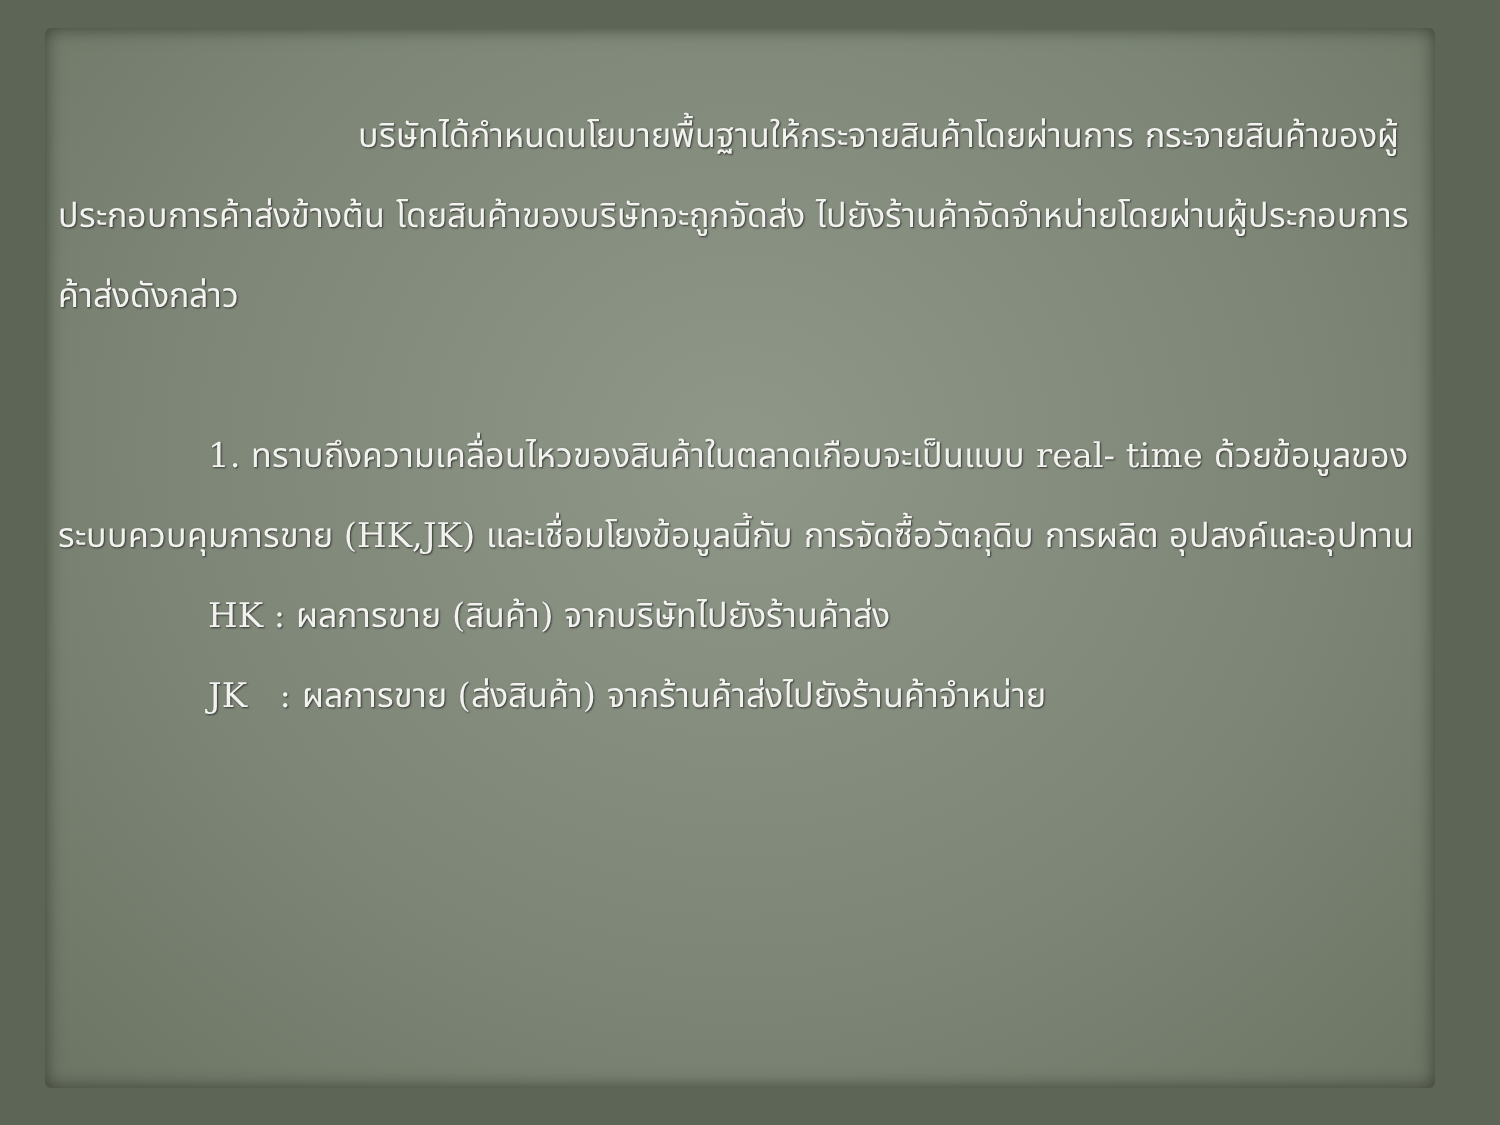บริษัทได้กำหนดนโยบายพื้นฐานให้กระจายสินค้าโดยผ่านการ กระจายสินค้าของผู้ประกอบการค้าส่งข้างต้น โดยสินค้าของบริษัทจะถูกจัดส่ง ไปยังร้านค้าจัดจำหน่ายโดยผ่านผู้ประกอบการค้าส่งดังกล่าว
1. ทราบถึงความเคลื่อนไหวของสินค้าในตลาดเกือบจะเป็นแบบ real- time ด้วยข้อมูลของระบบควบคุมการขาย (HK,JK) และเชื่อมโยงข้อมูลนี้กับ การจัดซื้อวัตถุดิบ การผลิต อุปสงค์และอุปทาน
HK : ผลการขาย (สินค้า) จากบริษัทไปยังร้านค้าส่ง
JK : ผลการขาย (ส่งสินค้า) จากร้านค้าส่งไปยังร้านค้าจำหน่าย